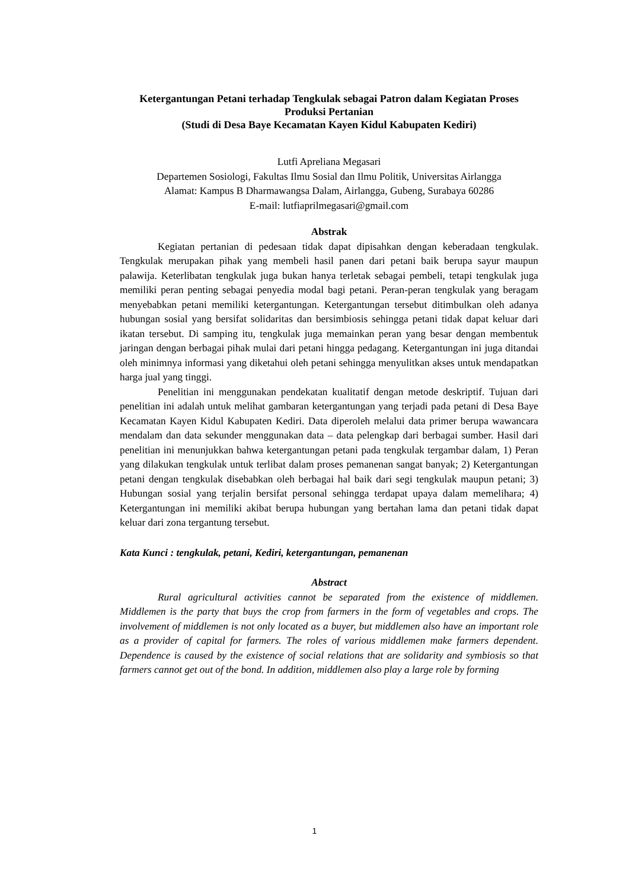Ketergantungan Petani terhadap Tengkulak sebagai Patron dalam Kegiatan Proses Produksi Pertanian
(Studi di Desa Baye Kecamatan Kayen Kidul Kabupaten Kediri)
Lutfi Apreliana Megasari
Departemen Sosiologi, Fakultas Ilmu Sosial dan Ilmu Politik, Universitas Airlangga
Alamat: Kampus B Dharmawangsa Dalam, Airlangga, Gubeng, Surabaya 60286
E-mail: lutfiaprilmegasari@gmail.com
Abstrak
Kegiatan pertanian di pedesaan tidak dapat dipisahkan dengan keberadaan tengkulak. Tengkulak merupakan pihak yang membeli hasil panen dari petani baik berupa sayur maupun palawija. Keterlibatan tengkulak juga bukan hanya terletak sebagai pembeli, tetapi tengkulak juga memiliki peran penting sebagai penyedia modal bagi petani. Peran-peran tengkulak yang beragam menyebabkan petani memiliki ketergantungan. Ketergantungan tersebut ditimbulkan oleh adanya hubungan sosial yang bersifat solidaritas dan bersimbiosis sehingga petani tidak dapat keluar dari ikatan tersebut. Di samping itu, tengkulak juga memainkan peran yang besar dengan membentuk jaringan dengan berbagai pihak mulai dari petani hingga pedagang. Ketergantungan ini juga ditandai oleh minimnya informasi yang diketahui oleh petani sehingga menyulitkan akses untuk mendapatkan harga jual yang tinggi.
Penelitian ini menggunakan pendekatan kualitatif dengan metode deskriptif. Tujuan dari penelitian ini adalah untuk melihat gambaran ketergantungan yang terjadi pada petani di Desa Baye Kecamatan Kayen Kidul Kabupaten Kediri. Data diperoleh melalui data primer berupa wawancara mendalam dan data sekunder menggunakan data – data pelengkap dari berbagai sumber. Hasil dari penelitian ini menunjukkan bahwa ketergantungan petani pada tengkulak tergambar dalam, 1) Peran yang dilakukan tengkulak untuk terlibat dalam proses pemanenan sangat banyak; 2) Ketergantungan petani dengan tengkulak disebabkan oleh berbagai hal baik dari segi tengkulak maupun petani; 3) Hubungan sosial yang terjalin bersifat personal sehingga terdapat upaya dalam memelihara; 4) Ketergantungan ini memiliki akibat berupa hubungan yang bertahan lama dan petani tidak dapat keluar dari zona tergantung tersebut.
Kata Kunci : tengkulak, petani, Kediri, ketergantungan, pemanenan
Abstract
Rural agricultural activities cannot be separated from the existence of middlemen. Middlemen is the party that buys the crop from farmers in the form of vegetables and crops. The involvement of middlemen is not only located as a buyer, but middlemen also have an important role as a provider of capital for farmers. The roles of various middlemen make farmers dependent. Dependence is caused by the existence of social relations that are solidarity and symbiosis so that farmers cannot get out of the bond. In addition, middlemen also play a large role by forming
1